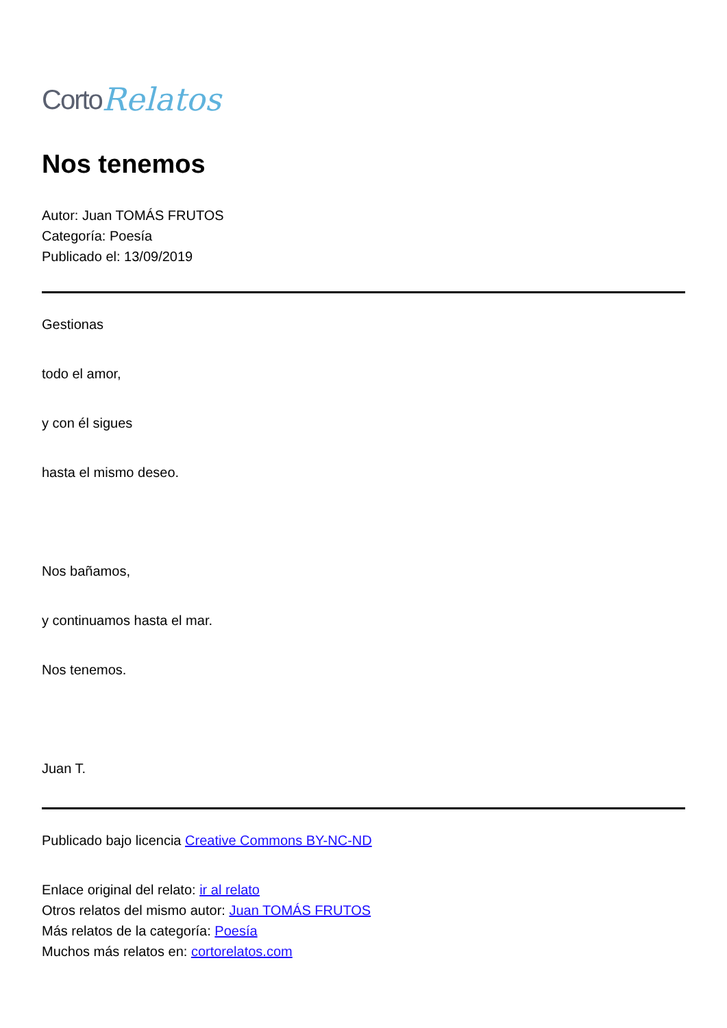Corto Relatos
Nos tenemos
Autor: Juan TOMÁS FRUTOS
Categoría: Poesía
Publicado el: 13/09/2019
Gestionas
todo el amor,
y con él sigues
hasta el mismo deseo.
Nos bañamos,
y continuamos hasta el mar.
Nos tenemos.
Juan T.
Publicado bajo licencia Creative Commons BY-NC-ND
Enlace original del relato: ir al relato
Otros relatos del mismo autor: Juan TOMÁS FRUTOS
Más relatos de la categoría: Poesía
Muchos más relatos en: cortorelatos.com